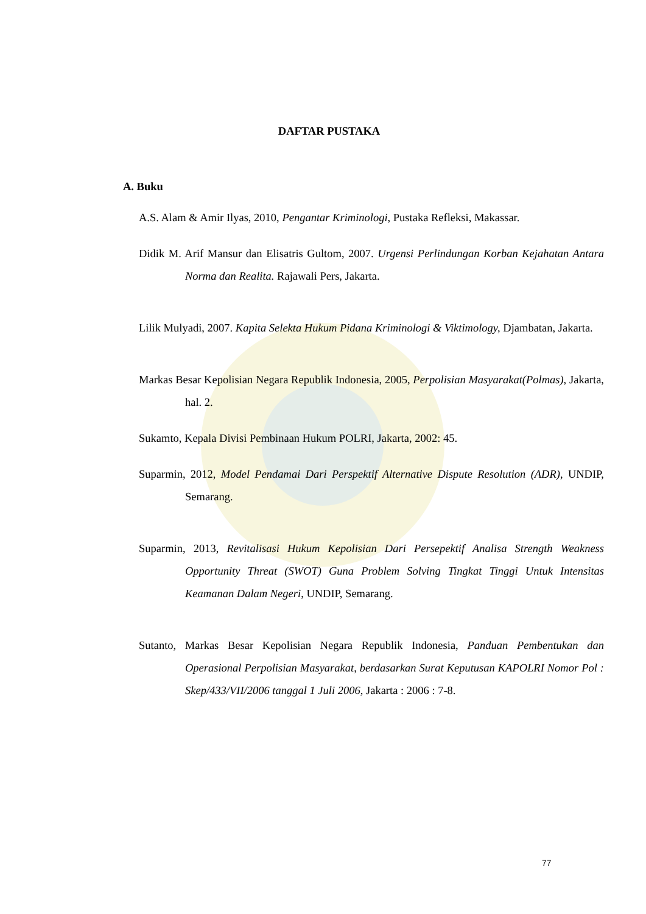DAFTAR PUSTAKA
A. Buku
A.S. Alam & Amir Ilyas, 2010, Pengantar Kriminologi, Pustaka Refleksi, Makassar.
Didik M. Arif Mansur dan Elisatris Gultom, 2007. Urgensi Perlindungan Korban Kejahatan Antara Norma dan Realita. Rajawali Pers, Jakarta.
Lilik Mulyadi, 2007. Kapita Selekta Hukum Pidana Kriminologi & Viktimology, Djambatan, Jakarta.
Markas Besar Kepolisian Negara Republik Indonesia, 2005, Perpolisian Masyarakat(Polmas), Jakarta, hal. 2.
Sukamto, Kepala Divisi Pembinaan Hukum POLRI, Jakarta, 2002: 45.
Suparmin, 2012, Model Pendamai Dari Perspektif Alternative Dispute Resolution (ADR), UNDIP, Semarang.
Suparmin, 2013, Revitalisasi Hukum Kepolisian Dari Persepektif Analisa Strength Weakness Opportunity Threat (SWOT) Guna Problem Solving Tingkat Tinggi Untuk Intensitas Keamanan Dalam Negeri, UNDIP, Semarang.
Sutanto, Markas Besar Kepolisian Negara Republik Indonesia, Panduan Pembentukan dan Operasional Perpolisian Masyarakat, berdasarkan Surat Keputusan KAPOLRI Nomor Pol : Skep/433/VII/2006 tanggal 1 Juli 2006, Jakarta : 2006 : 7-8.
77